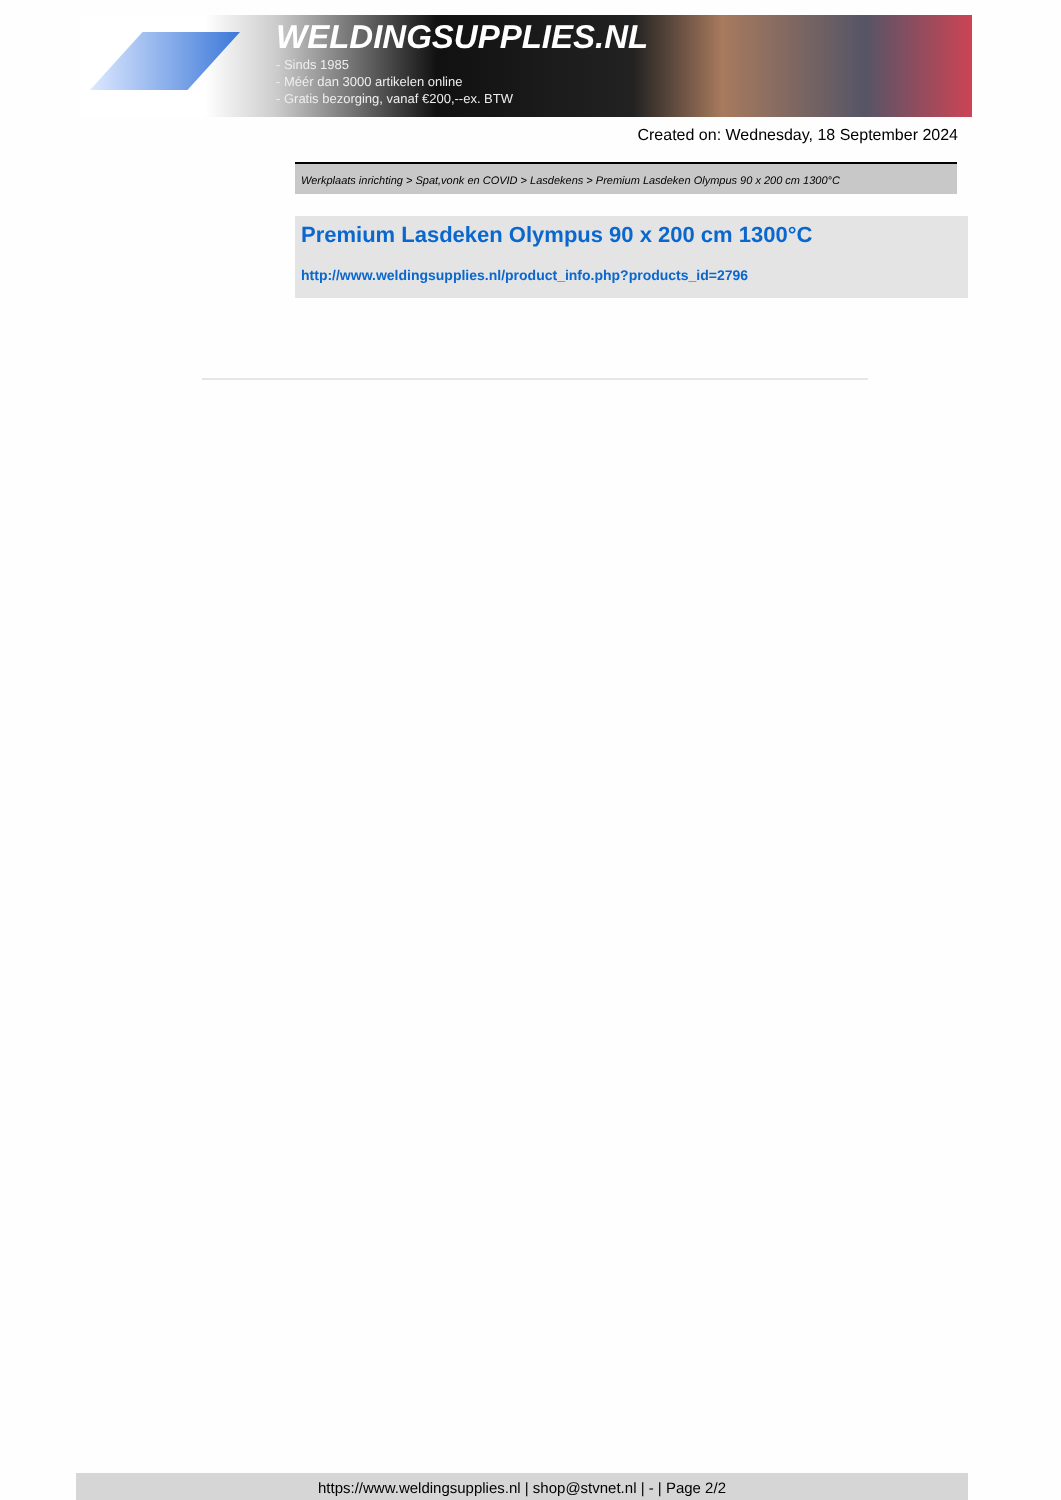WELDINGSUPPLIES.NL
- Sinds 1985
- Méér dan 3000 artikelen online
- Gratis bezorging, vanaf €200,--ex. BTW
Created on: Wednesday, 18 September 2024
Werkplaats inrichting > Spat,vonk en COVID > Lasdekens > Premium Lasdeken Olympus 90 x 200 cm 1300°C
Premium Lasdeken Olympus 90 x 200 cm 1300°C
http://www.weldingsupplies.nl/product_info.php?products_id=2796
https://www.weldingsupplies.nl | shop@stvnet.nl | - | Page 2/2